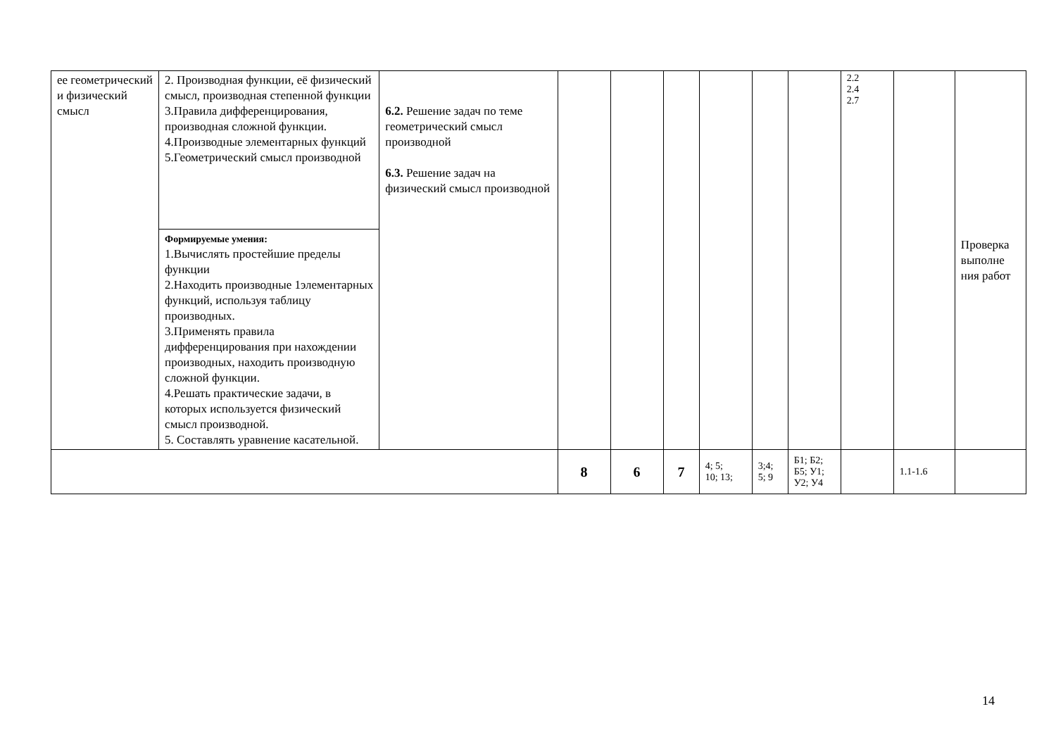| ее геометрический и физический смысл | 2. Производная функции, её физический смысл, производная степенной функции 3.Правила дифференцирования, производная сложной функции. 4.Производные элементарных функций 5.Геометрический смысл производной | 6.2. Решение задач по теме геометрический смысл производной 6.3. Решение задач на физический смысл производной | | | | | | | 2.2 2.4 2.7 | | Проверка выполне ния работ |
| | Формируемые умения: 1.Вычислять простейшие пределы функции 2.Находить производные 1элементарных функций, используя таблицу производных. 3.Применять правила дифференцирования при нахождении производных, находить производную сложной функции. 4.Решать практические задачи, в которых используется физический смысл производной. 5. Составлять уравнение касательной. | | | | | | | | | | |
| | | | 8 | 6 | 7 | 4; 5; 10; 13; | 3;4; 5; 9 | Б1; Б2; Б5; У1; У2; У4 | | 1.1-1.6 | |
14